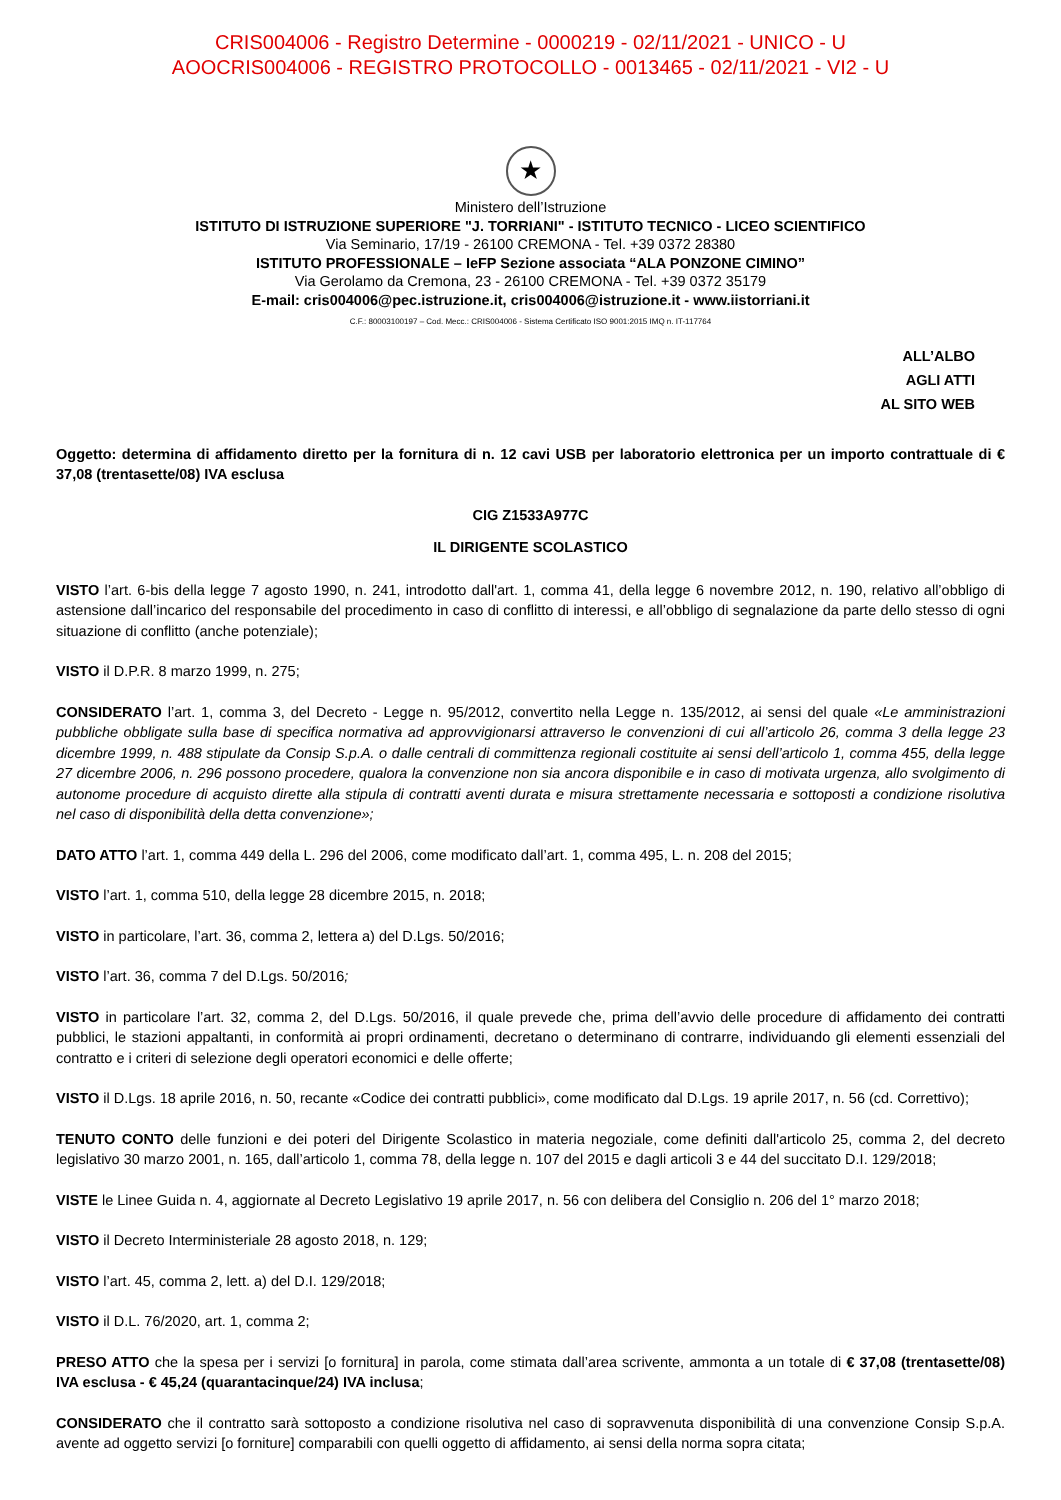CRIS004006 - Registro Determine - 0000219 - 02/11/2021 - UNICO - U
AOOCRIS004006 - REGISTRO PROTOCOLLO - 0013465 - 02/11/2021 - VI2 - U
★
Ministero dell’Istruzione
ISTITUTO DI ISTRUZIONE SUPERIORE "J. TORRIANI" - ISTITUTO TECNICO - LICEO SCIENTIFICO
Via Seminario, 17/19 - 26100 CREMONA - Tel. +39 0372 28380
ISTITUTO PROFESSIONALE – IeFP Sezione associata “ALA PONZONE CIMINO”
Via Gerolamo da Cremona, 23 - 26100 CREMONA - Tel. +39 0372 35179
E-mail: cris004006@pec.istruzione.it, cris004006@istruzione.it - www.iistorriani.it
C.F.: 80003100197 – Cod. Mecc.: CRIS004006 - Sistema Certificato ISO 9001:2015 IMQ n. IT-117764
ALL’ALBO
AGLI ATTI
AL SITO WEB
Oggetto: determina di affidamento diretto per la fornitura di n. 12 cavi USB per laboratorio elettronica per un importo contrattuale di € 37,08 (trentasette/08) IVA esclusa
CIG Z1533A977C
IL DIRIGENTE SCOLASTICO
VISTO l’art. 6-bis della legge 7 agosto 1990, n. 241, introdotto dall'art. 1, comma 41, della legge 6 novembre 2012, n. 190, relativo all’obbligo di astensione dall’incarico del responsabile del procedimento in caso di conflitto di interessi, e all’obbligo di segnalazione da parte dello stesso di ogni situazione di conflitto (anche potenziale);
VISTO il D.P.R. 8 marzo 1999, n. 275;
CONSIDERATO l’art. 1, comma 3, del Decreto - Legge n. 95/2012, convertito nella Legge n. 135/2012, ai sensi del quale «Le amministrazioni pubbliche obbligate sulla base di specifica normativa ad approvvigionarsi attraverso le convenzioni di cui all’articolo 26, comma 3 della legge 23 dicembre 1999, n. 488 stipulate da Consip S.p.A. o dalle centrali di committenza regionali costituite ai sensi dell’articolo 1, comma 455, della legge 27 dicembre 2006, n. 296 possono procedere, qualora la convenzione non sia ancora disponibile e in caso di motivata urgenza, allo svolgimento di autonome procedure di acquisto dirette alla stipula di contratti aventi durata e misura strettamente necessaria e sottoposti a condizione risolutiva nel caso di disponibilità della detta convenzione»;
DATO ATTO l’art. 1, comma 449 della L. 296 del 2006, come modificato dall’art. 1, comma 495, L. n. 208 del 2015;
VISTO l’art. 1, comma 510, della legge 28 dicembre 2015, n. 2018;
VISTO in particolare, l’art. 36, comma 2, lettera a) del D.Lgs. 50/2016;
VISTO l’art. 36, comma 7 del D.Lgs. 50/2016;
VISTO in particolare l’art. 32, comma 2, del D.Lgs. 50/2016, il quale prevede che, prima dell’avvio delle procedure di affidamento dei contratti pubblici, le stazioni appaltanti, in conformità ai propri ordinamenti, decretano o determinano di contrarre, individuando gli elementi essenziali del contratto e i criteri di selezione degli operatori economici e delle offerte;
VISTO il D.Lgs. 18 aprile 2016, n. 50, recante «Codice dei contratti pubblici», come modificato dal D.Lgs. 19 aprile 2017, n. 56 (cd. Correttivo);
TENUTO CONTO delle funzioni e dei poteri del Dirigente Scolastico in materia negoziale, come definiti dall'articolo 25, comma 2, del decreto legislativo 30 marzo 2001, n. 165, dall’articolo 1, comma 78, della legge n. 107 del 2015 e dagli articoli 3 e 44 del succitato D.I. 129/2018;
VISTE le Linee Guida n. 4, aggiornate al Decreto Legislativo 19 aprile 2017, n. 56 con delibera del Consiglio n. 206 del 1° marzo 2018;
VISTO il Decreto Interministeriale 28 agosto 2018, n. 129;
VISTO l’art. 45, comma 2, lett. a) del D.I. 129/2018;
VISTO il D.L. 76/2020, art. 1, comma 2;
PRESO ATTO che la spesa per i servizi [o fornitura] in parola, come stimata dall’area scrivente, ammonta a un totale di € 37,08 (trentasette/08) IVA esclusa - € 45,24 (quarantacinque/24) IVA inclusa;
CONSIDERATO che il contratto sarà sottoposto a condizione risolutiva nel caso di sopravvenuta disponibilità di una convenzione Consip S.p.A. avente ad oggetto servizi [o forniture] comparabili con quelli oggetto di affidamento, ai sensi della norma sopra citata;